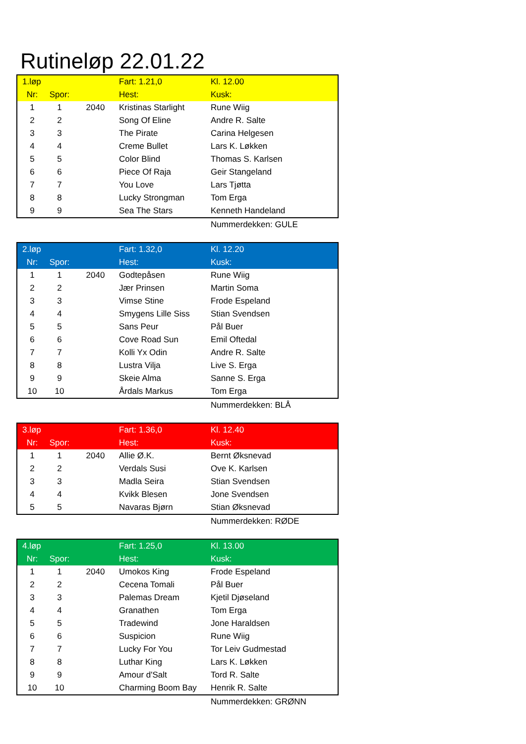Rutineløp 22.01.22
| 1.løp | | | Fart: 1.21,0 | Kl. 12.00 |
| Nr: | Spor: | | Hest: | Kusk: |
| 1 | 1 | 2040 | Kristinas Starlight | Rune Wiig |
| 2 | 2 | | Song Of Eline | Andre R. Salte |
| 3 | 3 | | The Pirate | Carina Helgesen |
| 4 | 4 | | Creme Bullet | Lars K. Løkken |
| 5 | 5 | | Color Blind | Thomas S. Karlsen |
| 6 | 6 | | Piece Of Raja | Geir Stangeland |
| 7 | 7 | | You Love | Lars Tjøtta |
| 8 | 8 | | Lucky Strongman | Tom Erga |
| 9 | 9 | | Sea The Stars | Kenneth Handeland |
| | | | | Nummerdekken: GULE |
| 2.løp | | | Fart: 1.32,0 | Kl. 12.20 |
| Nr: | Spor: | | Hest: | Kusk: |
| 1 | 1 | 2040 | Godtepåsen | Rune Wiig |
| 2 | 2 | | Jær Prinsen | Martin Soma |
| 3 | 3 | | Vimse Stine | Frode Espeland |
| 4 | 4 | | Smygens Lille Siss | Stian Svendsen |
| 5 | 5 | | Sans Peur | Pål Buer |
| 6 | 6 | | Cove Road Sun | Emil Oftedal |
| 7 | 7 | | Kolli Yx Odin | Andre R. Salte |
| 8 | 8 | | Lustra Vilja | Live S. Erga |
| 9 | 9 | | Skeie Alma | Sanne S. Erga |
| 10 | 10 | | Årdals Markus | Tom Erga |
| | | | | Nummerdekken: BLÅ |
| 3.løp | | | Fart: 1.36,0 | Kl. 12.40 |
| Nr: | Spor: | | Hest: | Kusk: |
| 1 | 1 | 2040 | Allie Ø.K. | Bernt Øksnevad |
| 2 | 2 | | Verdals Susi | Ove K. Karlsen |
| 3 | 3 | | Madla Seira | Stian Svendsen |
| 4 | 4 | | Kvikk Blesen | Jone Svendsen |
| 5 | 5 | | Navaras Bjørn | Stian Øksnevad |
| | | | | Nummerdekken: RØDE |
| 4.løp | | | Fart: 1.25,0 | Kl. 13.00 |
| Nr: | Spor: | | Hest: | Kusk: |
| 1 | 1 | 2040 | Umokos King | Frode Espeland |
| 2 | 2 | | Cecena Tomali | Pål Buer |
| 3 | 3 | | Palemas Dream | Kjetil Djøseland |
| 4 | 4 | | Granathen | Tom Erga |
| 5 | 5 | | Tradewind | Jone Haraldsen |
| 6 | 6 | | Suspicion | Rune Wiig |
| 7 | 7 | | Lucky For You | Tor Leiv Gudmestad |
| 8 | 8 | | Luthar King | Lars K. Løkken |
| 9 | 9 | | Amour d'Salt | Tord R. Salte |
| 10 | 10 | | Charming Boom Bay | Henrik R. Salte |
| | | | | Nummerdekken: GRØNN |